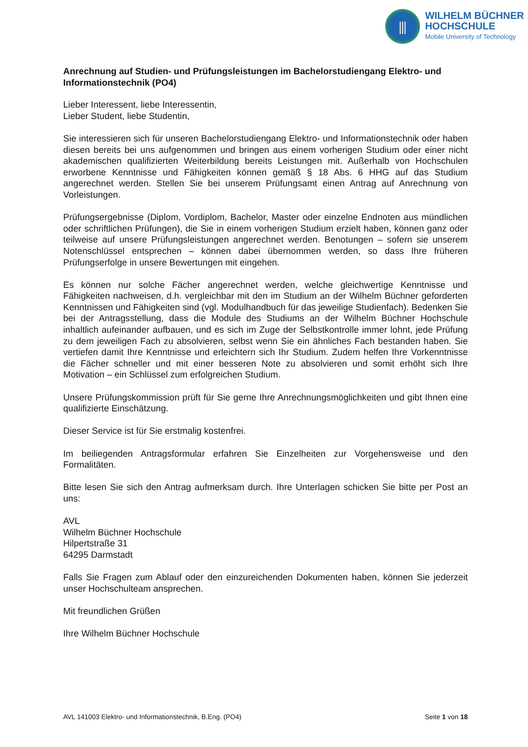⫼
WILHELM BÜCHNER
HOCHSCHULE
Mobile University of Technology
Anrechnung auf Studien- und Prüfungsleistungen im Bachelorstudiengang Elektro- und Informationstechnik (PO4)
Lieber Interessent, liebe Interessentin,
Lieber Student, liebe Studentin,
Sie interessieren sich für unseren Bachelorstudiengang Elektro- und Informationstechnik oder haben diesen bereits bei uns aufgenommen und bringen aus einem vorherigen Studium oder einer nicht akademischen qualifizierten Weiterbildung bereits Leistungen mit. Außerhalb von Hochschulen erworbene Kenntnisse und Fähigkeiten können gemäß § 18 Abs. 6 HHG auf das Studium angerechnet werden. Stellen Sie bei unserem Prüfungsamt einen Antrag auf Anrechnung von Vorleistungen.
Prüfungsergebnisse (Diplom, Vordiplom, Bachelor, Master oder einzelne Endnoten aus mündlichen oder schriftlichen Prüfungen), die Sie in einem vorherigen Studium erzielt haben, können ganz oder teilweise auf unsere Prüfungsleistungen angerechnet werden. Benotungen – sofern sie unserem Notenschlüssel entsprechen – können dabei übernommen werden, so dass Ihre früheren Prüfungserfolge in unsere Bewertungen mit eingehen.
Es können nur solche Fächer angerechnet werden, welche gleichwertige Kenntnisse und Fähigkeiten nachweisen, d.h. vergleichbar mit den im Studium an der Wilhelm Büchner geforderten Kenntnissen und Fähigkeiten sind (vgl. Modulhandbuch für das jeweilige Studienfach). Bedenken Sie bei der Antragsstellung, dass die Module des Studiums an der Wilhelm Büchner Hochschule inhaltlich aufeinander aufbauen, und es sich im Zuge der Selbstkontrolle immer lohnt, jede Prüfung zu dem jeweiligen Fach zu absolvieren, selbst wenn Sie ein ähnliches Fach bestanden haben. Sie vertiefen damit Ihre Kenntnisse und erleichtern sich Ihr Studium. Zudem helfen Ihre Vorkenntnisse die Fächer schneller und mit einer besseren Note zu absolvieren und somit erhöht sich Ihre Motivation – ein Schlüssel zum erfolgreichen Studium.
Unsere Prüfungskommission prüft für Sie gerne Ihre Anrechnungsmöglichkeiten und gibt Ihnen eine qualifizierte Einschätzung.
Dieser Service ist für Sie erstmalig kostenfrei.
Im beiliegenden Antragsformular erfahren Sie Einzelheiten zur Vorgehensweise und den Formalitäten.
Bitte lesen Sie sich den Antrag aufmerksam durch. Ihre Unterlagen schicken Sie bitte per Post an uns:
AVL
Wilhelm Büchner Hochschule
Hilpertstraße 31
64295 Darmstadt
Falls Sie Fragen zum Ablauf oder den einzureichenden Dokumenten haben, können Sie jederzeit unser Hochschulteam ansprechen.
Mit freundlichen Grüßen
Ihre Wilhelm Büchner Hochschule
AVL 141003 Elektro- und Informationstechnik, B.Eng. (PO4) Seite 1 von 18